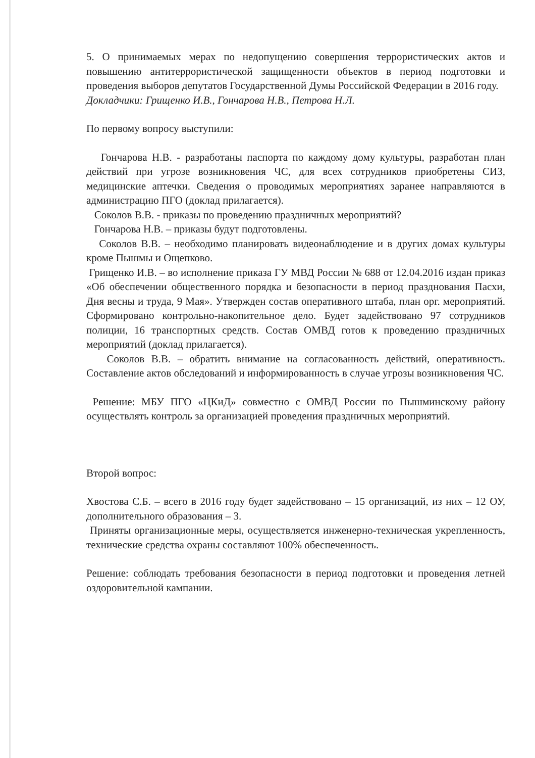5. О принимаемых мерах по недопущению совершения террористических актов и повышению антитеррористической защищенности объектов в период подготовки и проведения выборов депутатов Государственной Думы Российской Федерации в 2016 году.
Докладчики: Грищенко И.В., Гончарова Н.В., Петрова Н.Л.
По первому вопросу выступили:
Гончарова Н.В. - разработаны паспорта по каждому дому культуры, разработан план действий при угрозе возникновения ЧС, для всех сотрудников приобретены СИЗ, медицинские аптечки. Сведения о проводимых мероприятиях заранее направляются в администрацию ПГО (доклад прилагается).
Соколов В.В. - приказы по проведению праздничных мероприятий?
Гончарова Н.В. – приказы будут подготовлены.
Соколов В.В. – необходимо планировать видеонаблюдение и в других домах культуры кроме Пышмы и Ощепково.
Грищенко И.В. – во исполнение приказа ГУ МВД России № 688 от 12.04.2016 издан приказ «Об обеспечении общественного порядка и безопасности в период празднования Пасхи, Дня весны и труда, 9 Мая». Утвержден состав оперативного штаба, план орг. мероприятий. Сформировано контрольно-накопительное дело. Будет задействовано 97 сотрудников полиции, 16 транспортных средств. Состав ОМВД готов к проведению праздничных мероприятий (доклад прилагается).
Соколов В.В. – обратить внимание на согласованность действий, оперативность. Составление актов обследований и информированность в случае угрозы возникновения ЧС.
Решение: МБУ ПГО «ЦКиД» совместно с ОМВД России по Пышминскому району осуществлять контроль за организацией проведения праздничных мероприятий.
Второй вопрос:
Хвостова С.Б. – всего в 2016 году будет задействовано – 15 организаций, из них – 12 ОУ, дополнительного образования – 3.
Приняты организационные меры, осуществляется инженерно-техническая укрепленность, технические средства охраны составляют 100% обеспеченность.
Решение: соблюдать требования безопасности в период подготовки и проведения летней оздоровительной кампании.